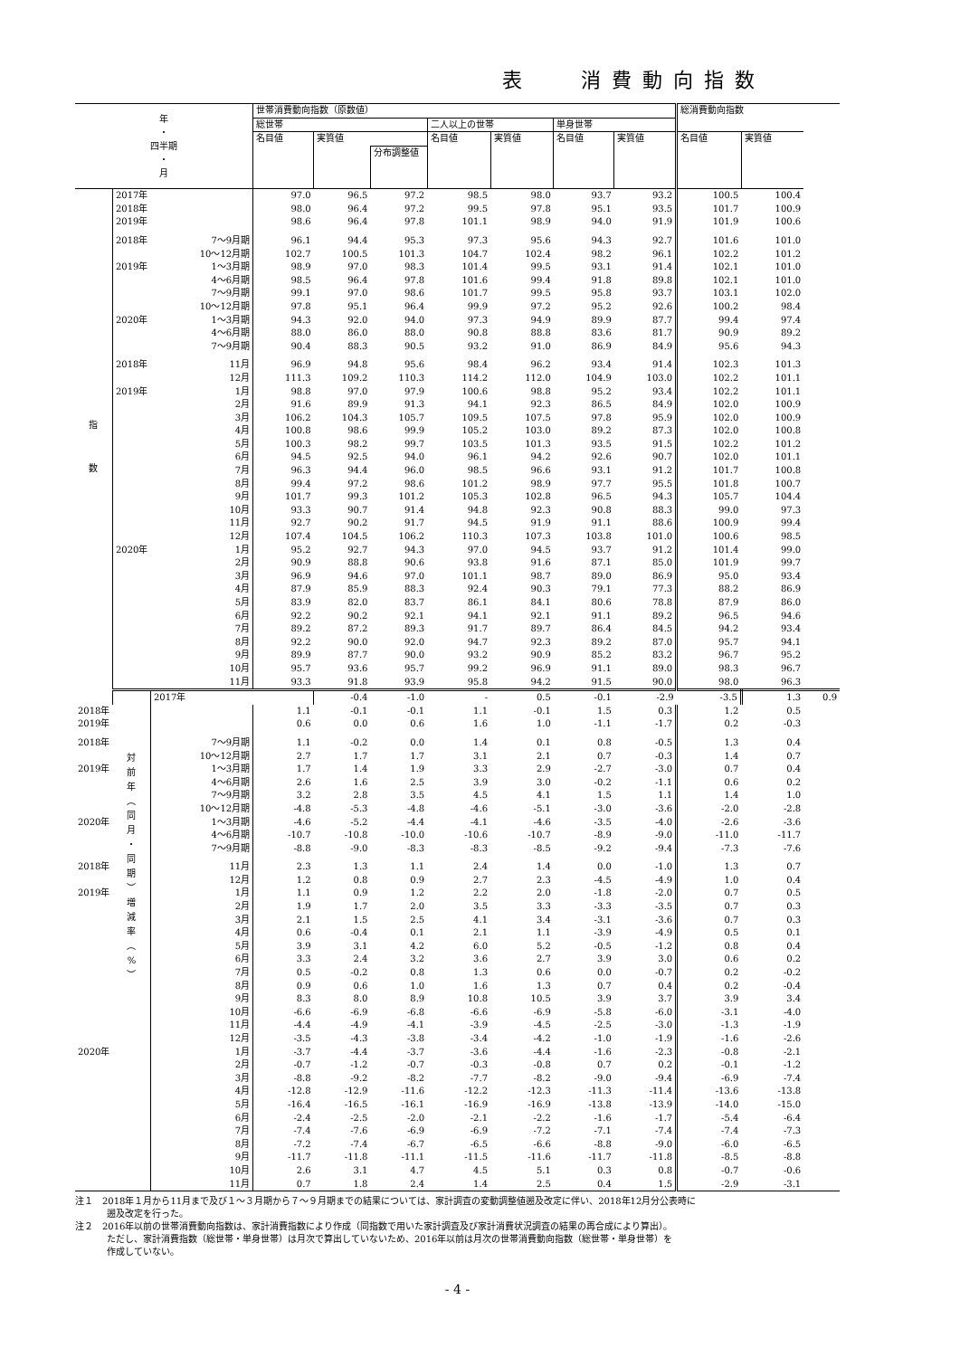表　 消費動向指数
| 年 ・ 四半期 ・ 月 | | | 世帯消費動向指数（原数値） | | | | | | | 総消費動向指数 | | |
| --- | --- | --- | --- | --- | --- | --- | --- | --- | --- | --- | --- | --- |
| | | | 総世帯 | | | 二人以上の世帯 | | 単身世帯 | | | | |
| | | | 名目値 | 実質値 分布調整値 | | 名目値 | 実質値 | 名目値 | 実質値 | 名目値 | 実質値 | |
| 指 数 | 2017年 | | 97.0 | 96.5 | 97.2 | 98.5 | 98.0 | 93.7 | 93.2 | 100.5 | 100.4 | |
| | 2018年 | | 98.0 | 96.4 | 97.2 | 99.5 | 97.8 | 95.1 | 93.5 | 101.7 | 100.9 | |
| | 2019年 | | 98.6 | 96.4 | 97.8 | 101.1 | 98.9 | 94.0 | 91.9 | 101.9 | 100.6 | |
| | 2018年 | 7～9月期 | 96.1 | 94.4 | 95.3 | 97.3 | 95.6 | 94.3 | 92.7 | 101.6 | 101.0 | |
| | | 10～12月期 | 102.7 | 100.5 | 101.3 | 104.7 | 102.4 | 98.2 | 96.1 | 102.2 | 101.2 | |
| | 2019年 | 1～3月期 | 98.9 | 97.0 | 98.3 | 101.4 | 99.5 | 93.1 | 91.4 | 102.1 | 101.0 | |
| | | 4～6月期 | 98.5 | 96.4 | 97.8 | 101.6 | 99.4 | 91.8 | 89.8 | 102.1 | 101.0 | |
| | | 7～9月期 | 99.1 | 97.0 | 98.6 | 101.7 | 99.5 | 95.8 | 93.7 | 103.1 | 102.0 | |
| | | 10～12月期 | 97.8 | 95.1 | 96.4 | 99.9 | 97.2 | 95.2 | 92.6 | 100.2 | 98.4 | |
| | 2020年 | 1～3月期 | 94.3 | 92.0 | 94.0 | 97.3 | 94.9 | 89.9 | 87.7 | 99.4 | 97.4 | |
| | | 4～6月期 | 88.0 | 86.0 | 88.0 | 90.8 | 88.8 | 83.6 | 81.7 | 90.9 | 89.2 | |
| | | 7～9月期 | 90.4 | 88.3 | 90.5 | 93.2 | 91.0 | 86.9 | 84.9 | 95.6 | 94.3 | |
| | 2018年 | 11月 | 96.9 | 94.8 | 95.6 | 98.4 | 96.2 | 93.4 | 91.4 | 102.3 | 101.3 | |
| | | 12月 | 111.3 | 109.2 | 110.3 | 114.2 | 112.0 | 104.9 | 103.0 | 102.2 | 101.1 | |
| | 2019年 | 1月 | 98.8 | 97.0 | 97.9 | 100.6 | 98.8 | 95.2 | 93.4 | 102.2 | 101.1 | |
| | | 2月 | 91.6 | 89.9 | 91.3 | 94.1 | 92.3 | 86.5 | 84.9 | 102.0 | 100.9 | |
| | | 3月 | 106.2 | 104.3 | 105.7 | 109.5 | 107.5 | 97.8 | 95.9 | 102.0 | 100.9 | |
| | | 4月 | 100.8 | 98.6 | 99.9 | 105.2 | 103.0 | 89.2 | 87.3 | 102.0 | 100.8 | |
| | | 5月 | 100.3 | 98.2 | 99.7 | 103.5 | 101.3 | 93.5 | 91.5 | 102.2 | 101.2 | |
| | | 6月 | 94.5 | 92.5 | 94.0 | 96.1 | 94.2 | 92.6 | 90.7 | 102.0 | 101.1 | |
| | | 7月 | 96.3 | 94.4 | 96.0 | 98.5 | 96.6 | 93.1 | 91.2 | 101.7 | 100.8 | |
| | | 8月 | 99.4 | 97.2 | 98.6 | 101.2 | 98.9 | 97.7 | 95.5 | 101.8 | 100.7 | |
| | | 9月 | 101.7 | 99.3 | 101.2 | 105.3 | 102.8 | 96.5 | 94.3 | 105.7 | 104.4 | |
| | | 10月 | 93.3 | 90.7 | 91.4 | 94.8 | 92.3 | 90.8 | 88.3 | 99.0 | 97.3 | |
| | | 11月 | 92.7 | 90.2 | 91.7 | 94.5 | 91.9 | 91.1 | 88.6 | 100.9 | 99.4 | |
| | | 12月 | 107.4 | 104.5 | 106.2 | 110.3 | 107.3 | 103.8 | 101.0 | 100.6 | 98.5 | |
| | 2020年 | 1月 | 95.2 | 92.7 | 94.3 | 97.0 | 94.5 | 93.7 | 91.2 | 101.4 | 99.0 | |
| | | 2月 | 90.9 | 88.8 | 90.6 | 93.8 | 91.6 | 87.1 | 85.0 | 101.9 | 99.7 | |
| | | 3月 | 96.9 | 94.6 | 97.0 | 101.1 | 98.7 | 89.0 | 86.9 | 95.0 | 93.4 | |
| | | 4月 | 87.9 | 85.9 | 88.3 | 92.4 | 90.3 | 79.1 | 77.3 | 88.2 | 86.9 | |
| | | 5月 | 83.9 | 82.0 | 83.7 | 86.1 | 84.1 | 80.6 | 78.8 | 87.9 | 86.0 | |
| | | 6月 | 92.2 | 90.2 | 92.1 | 94.1 | 92.1 | 91.1 | 89.2 | 96.5 | 94.6 | |
| | | 7月 | 89.2 | 87.2 | 89.3 | 91.7 | 89.7 | 86.4 | 84.5 | 94.2 | 93.4 | |
| | | 8月 | 92.2 | 90.0 | 92.0 | 94.7 | 92.3 | 89.2 | 87.0 | 95.7 | 94.1 | |
| | | 9月 | 89.9 | 87.7 | 90.0 | 93.2 | 90.9 | 85.2 | 83.2 | 96.7 | 95.2 | |
| | | 10月 | 95.7 | 93.6 | 95.7 | 99.2 | 96.9 | 91.1 | 89.0 | 98.3 | 96.7 | |
| | | 11月 | 93.3 | 91.8 | 93.9 | 95.8 | 94.2 | 91.5 | 90.0 | 98.0 | 96.3 | |
| | 対 前 年 ︵ 同 月 ・ 同 期 ︶ 増 減 率 ︵ % ︶ | 2017年 | | -0.4 | -1.0 | - | 0.5 | -0.1 | -2.9 | -3.5 | 1.3 | 0.9 |
| 2018年 | | | 1.1 | -0.1 | -0.1 | 1.1 | -0.1 | 1.5 | 0.3 | 1.2 | 0.5 | |
| 2019年 | | | 0.6 | 0.0 | 0.6 | 1.6 | 1.0 | -1.1 | -1.7 | 0.2 | -0.3 | |
| 2018年 | | 7～9月期 | 1.1 | -0.2 | 0.0 | 1.4 | 0.1 | 0.8 | -0.5 | 1.3 | 0.4 | |
| | | 10～12月期 | 2.7 | 1.7 | 1.7 | 3.1 | 2.1 | 0.7 | -0.3 | 1.4 | 0.7 | |
| 2019年 | | 1～3月期 | 1.7 | 1.4 | 1.9 | 3.3 | 2.9 | -2.7 | -3.0 | 0.7 | 0.4 | |
| | | 4～6月期 | 2.6 | 1.6 | 2.5 | 3.9 | 3.0 | -0.2 | -1.1 | 0.6 | 0.2 | |
| | | 7～9月期 | 3.2 | 2.8 | 3.5 | 4.5 | 4.1 | 1.5 | 1.1 | 1.4 | 1.0 | |
| | | 10～12月期 | -4.8 | -5.3 | -4.8 | -4.6 | -5.1 | -3.0 | -3.6 | -2.0 | -2.8 | |
| 2020年 | | 1～3月期 | -4.6 | -5.2 | -4.4 | -4.1 | -4.6 | -3.5 | -4.0 | -2.6 | -3.6 | |
| | | 4～6月期 | -10.7 | -10.8 | -10.0 | -10.6 | -10.7 | -8.9 | -9.0 | -11.0 | -11.7 | |
| | | 7～9月期 | -8.8 | -9.0 | -8.3 | -8.3 | -8.5 | -9.2 | -9.4 | -7.3 | -7.6 | |
| 2018年 | | 11月 | 2.3 | 1.3 | 1.1 | 2.4 | 1.4 | 0.0 | -1.0 | 1.3 | 0.7 | |
| | | 12月 | 1.2 | 0.8 | 0.9 | 2.7 | 2.3 | -4.5 | -4.9 | 1.0 | 0.4 | |
| 2019年 | | 1月 | 1.1 | 0.9 | 1.2 | 2.2 | 2.0 | -1.8 | -2.0 | 0.7 | 0.5 | |
| | | 2月 | 1.9 | 1.7 | 2.0 | 3.5 | 3.3 | -3.3 | -3.5 | 0.7 | 0.3 | |
| | | 3月 | 2.1 | 1.5 | 2.5 | 4.1 | 3.4 | -3.1 | -3.6 | 0.7 | 0.3 | |
| | | 4月 | 0.6 | -0.4 | 0.1 | 2.1 | 1.1 | -3.9 | -4.9 | 0.5 | 0.1 | |
| | | 5月 | 3.9 | 3.1 | 4.2 | 6.0 | 5.2 | -0.5 | -1.2 | 0.8 | 0.4 | |
| | | 6月 | 3.3 | 2.4 | 3.2 | 3.6 | 2.7 | 3.9 | 3.0 | 0.6 | 0.2 | |
| | | 7月 | 0.5 | -0.2 | 0.8 | 1.3 | 0.6 | 0.0 | -0.7 | 0.2 | -0.2 | |
| | | 8月 | 0.9 | 0.6 | 1.0 | 1.6 | 1.3 | 0.7 | 0.4 | 0.2 | -0.4 | |
| | | 9月 | 8.3 | 8.0 | 8.9 | 10.8 | 10.5 | 3.9 | 3.7 | 3.9 | 3.4 | |
| | | 10月 | -6.6 | -6.9 | -6.8 | -6.6 | -6.9 | -5.8 | -6.0 | -3.1 | -4.0 | |
| | | 11月 | -4.4 | -4.9 | -4.1 | -3.9 | -4.5 | -2.5 | -3.0 | -1.3 | -1.9 | |
| | | 12月 | -3.5 | -4.3 | -3.8 | -3.4 | -4.2 | -1.0 | -1.9 | -1.6 | -2.6 | |
| 2020年 | | 1月 | -3.7 | -4.4 | -3.7 | -3.6 | -4.4 | -1.6 | -2.3 | -0.8 | -2.1 | |
| | | 2月 | -0.7 | -1.2 | -0.7 | -0.3 | -0.8 | 0.7 | 0.2 | -0.1 | -1.2 | |
| | | 3月 | -8.8 | -9.2 | -8.2 | -7.7 | -8.2 | -9.0 | -9.4 | -6.9 | -7.4 | |
| | | 4月 | -12.8 | -12.9 | -11.6 | -12.2 | -12.3 | -11.3 | -11.4 | -13.6 | -13.8 | |
| | | 5月 | -16.4 | -16.5 | -16.1 | -16.9 | -16.9 | -13.8 | -13.9 | -14.0 | -15.0 | |
| | | 6月 | -2.4 | -2.5 | -2.0 | -2.1 | -2.2 | -1.6 | -1.7 | -5.4 | -6.4 | |
| | | 7月 | -7.4 | -7.6 | -6.9 | -6.9 | -7.2 | -7.1 | -7.4 | -7.4 | -7.3 | |
| | | 8月 | -7.2 | -7.4 | -6.7 | -6.5 | -6.6 | -8.8 | -9.0 | -6.0 | -6.5 | |
| | | 9月 | -11.7 | -11.8 | -11.1 | -11.5 | -11.6 | -11.7 | -11.8 | -8.5 | -8.8 | |
| | | 10月 | 2.6 | 3.1 | 4.7 | 4.5 | 5.1 | 0.3 | 0.8 | -0.7 | -0.6 | |
| | | 11月 | 0.7 | 1.8 | 2.4 | 1.4 | 2.5 | 0.4 | 1.5 | -2.9 | -3.1 | |
注１　2018年１月から11月まで及び１～３月期から７～９月期までの結果については、家計調査の変動調整値遡及改定に伴い、2018年12月分公表時に
遡及改定を行った。
注２　2016年以前の世帯消費動向指数は、家計消費指数により作成（同指数で用いた家計調査及び家計消費状況調査の結果の再合成により算出）。
ただし、家計消費指数（総世帯・単身世帯）は月次で算出していないため、2016年以前は月次の世帯消費動向指数（総世帯・単身世帯）を
作成していない。
- 4 -